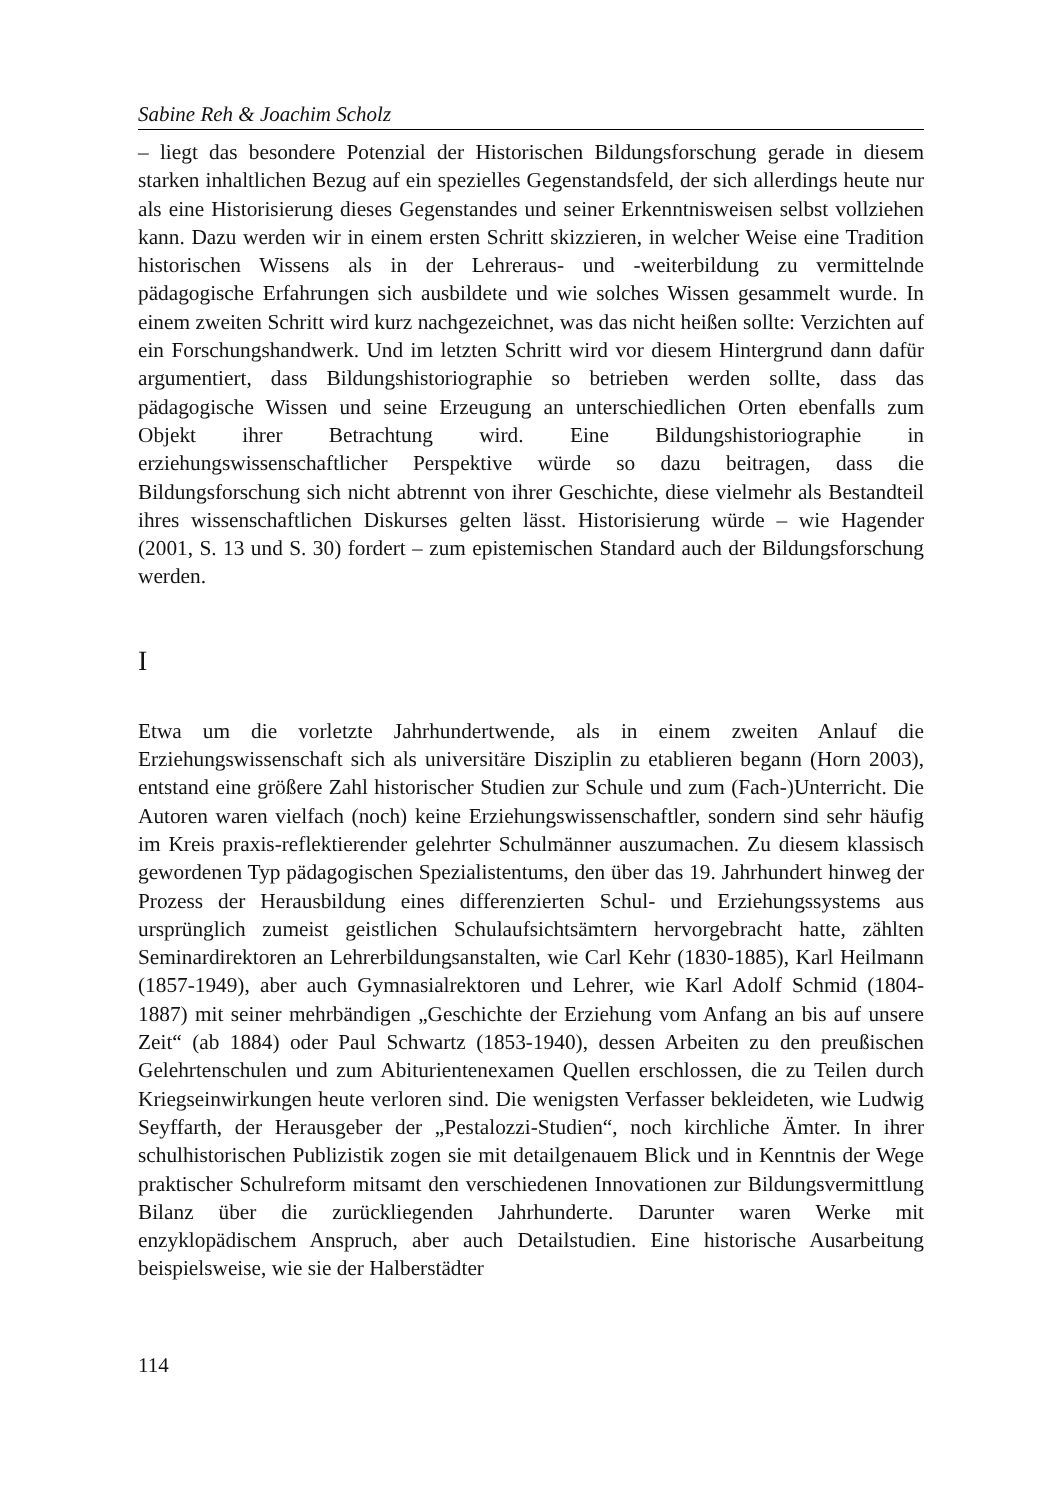Sabine Reh & Joachim Scholz
– liegt das besondere Potenzial der Historischen Bildungsforschung gerade in diesem starken inhaltlichen Bezug auf ein spezielles Gegenstandsfeld, der sich allerdings heute nur als eine Historisierung dieses Gegenstandes und seiner Erkenntnisweisen selbst vollziehen kann. Dazu werden wir in einem ersten Schritt skizzieren, in welcher Weise eine Tradition historischen Wissens als in der Lehreraus- und -weiterbildung zu vermittelnde pädagogische Erfahrungen sich ausbildete und wie solches Wissen gesammelt wurde. In einem zweiten Schritt wird kurz nachgezeichnet, was das nicht heißen sollte: Verzichten auf ein Forschungshandwerk. Und im letzten Schritt wird vor diesem Hintergrund dann dafür argumentiert, dass Bildungshistoriographie so betrieben werden sollte, dass das pädagogische Wissen und seine Erzeugung an unterschiedlichen Orten ebenfalls zum Objekt ihrer Betrachtung wird. Eine Bildungshistoriographie in erziehungswissenschaftlicher Perspektive würde so dazu beitragen, dass die Bildungsforschung sich nicht abtrennt von ihrer Geschichte, diese vielmehr als Bestandteil ihres wissenschaftlichen Diskurses gelten lässt. Historisierung würde – wie Hagender (2001, S. 13 und S. 30) fordert – zum epistemischen Standard auch der Bildungsforschung werden.
I
Etwa um die vorletzte Jahrhundertwende, als in einem zweiten Anlauf die Erziehungswissenschaft sich als universitäre Disziplin zu etablieren begann (Horn 2003), entstand eine größere Zahl historischer Studien zur Schule und zum (Fach-)Unterricht. Die Autoren waren vielfach (noch) keine Erziehungswissenschaftler, sondern sind sehr häufig im Kreis praxis-reflektierender gelehrter Schulmänner auszumachen. Zu diesem klassisch gewordenen Typ pädagogischen Spezialistentums, den über das 19. Jahrhundert hinweg der Prozess der Herausbildung eines differenzierten Schul- und Erziehungssystems aus ursprünglich zumeist geistlichen Schulaufsichtsämtern hervorgebracht hatte, zählten Seminardirektoren an Lehrerbildungsanstalten, wie Carl Kehr (1830-1885), Karl Heilmann (1857-1949), aber auch Gymnasialrektoren und Lehrer, wie Karl Adolf Schmid (1804-1887) mit seiner mehrbändigen „Geschichte der Erziehung vom Anfang an bis auf unsere Zeit“ (ab 1884) oder Paul Schwartz (1853-1940), dessen Arbeiten zu den preußischen Gelehrtenschulen und zum Abiturientenexamen Quellen erschlossen, die zu Teilen durch Kriegseinwirkungen heute verloren sind. Die wenigsten Verfasser bekleideten, wie Ludwig Seyffarth, der Herausgeber der „Pestalozzi-Studien“, noch kirchliche Ämter. In ihrer schulhistorischen Publizistik zogen sie mit detailgenauem Blick und in Kenntnis der Wege praktischer Schulreform mitsamt den verschiedenen Innovationen zur Bildungsvermittlung Bilanz über die zurückliegenden Jahrhunderte. Darunter waren Werke mit enzyklopädischem Anspruch, aber auch Detailstudien. Eine historische Ausarbeitung beispielsweise, wie sie der Halberstädter
114